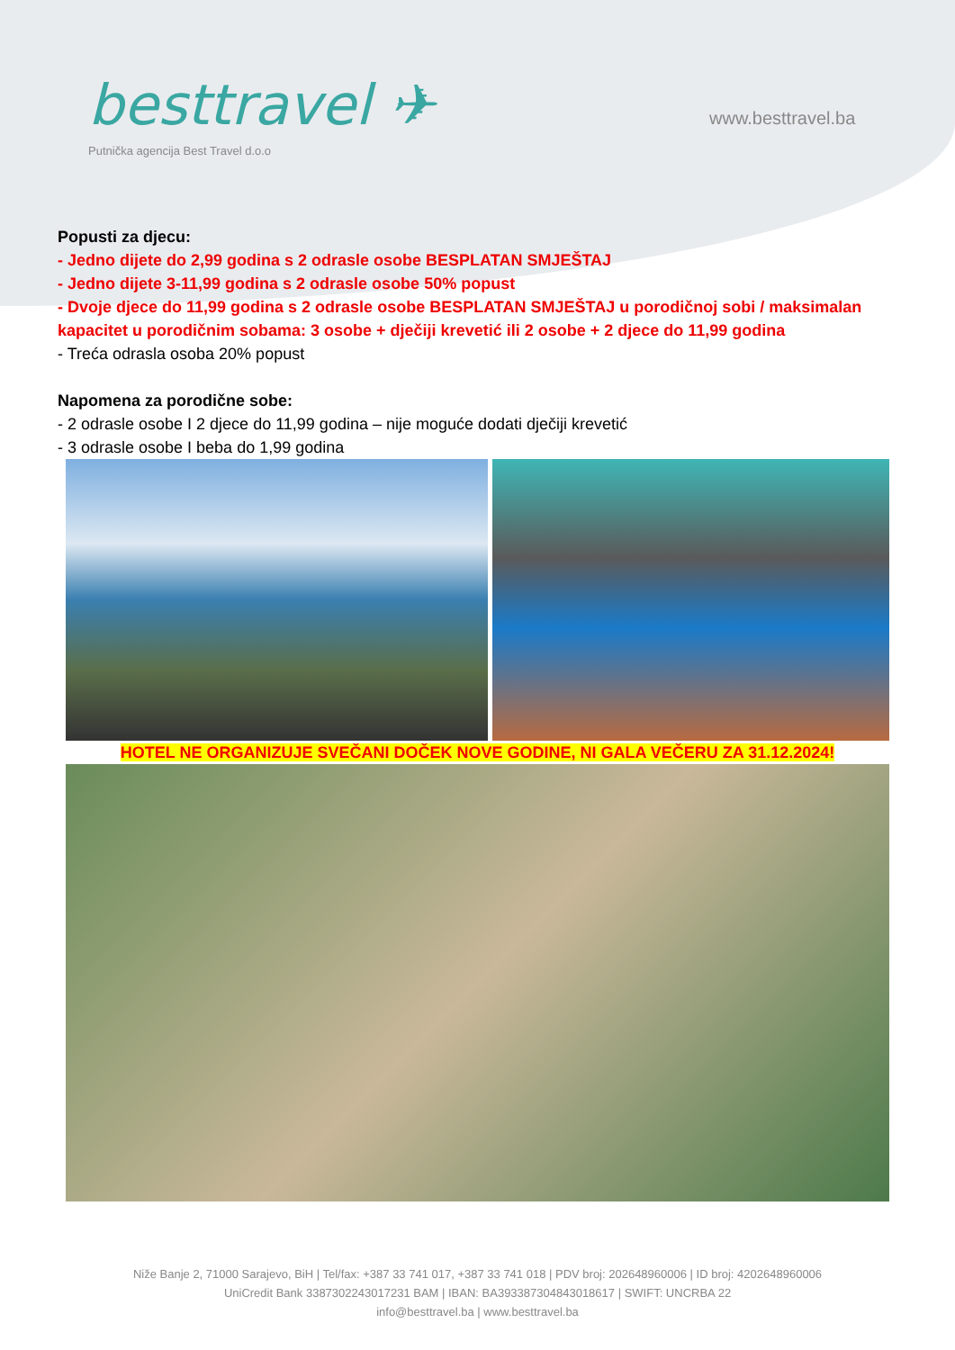besttravel ✈
Putnička agencija Best Travel d.o.o
www.besttravel.ba
Popusti za djecu:
- Jedno dijete do 2,99 godina s 2 odrasle osobe BESPLATAN SMJEŠTAJ
- Jedno dijete 3-11,99 godina s 2 odrasle osobe 50% popust
- Dvoje djece do 11,99 godina s 2 odrasle osobe BESPLATAN SMJEŠTAJ u porodičnoj sobi / maksimalan kapacitet u porodičnim sobama: 3 osobe + dječiji krevetić ili 2 osobe + 2 djece do 11,99 godina
- Treća odrasla osoba 20% popust
Napomena za porodične sobe:
- 2 odrasle osobe I 2 djece do 11,99 godina – nije moguće dodati dječiji krevetić
- 3 odrasle osobe I beba do 1,99 godina
HOTEL NE ORGANIZUJE SVEČANI DOČEK NOVE GODINE, NI GALA VEČERU ZA 31.12.2024!
Niže Banje 2, 71000 Sarajevo, BiH | Tel/fax: +387 33 741 017, +387 33 741 018 | PDV broj: 202648960006 | ID broj: 4202648960006
UniCredit Bank 3387302243017231 BAM | IBAN: BA393387304843018617 | SWIFT: UNCRBA 22
info@besttravel.ba | www.besttravel.ba